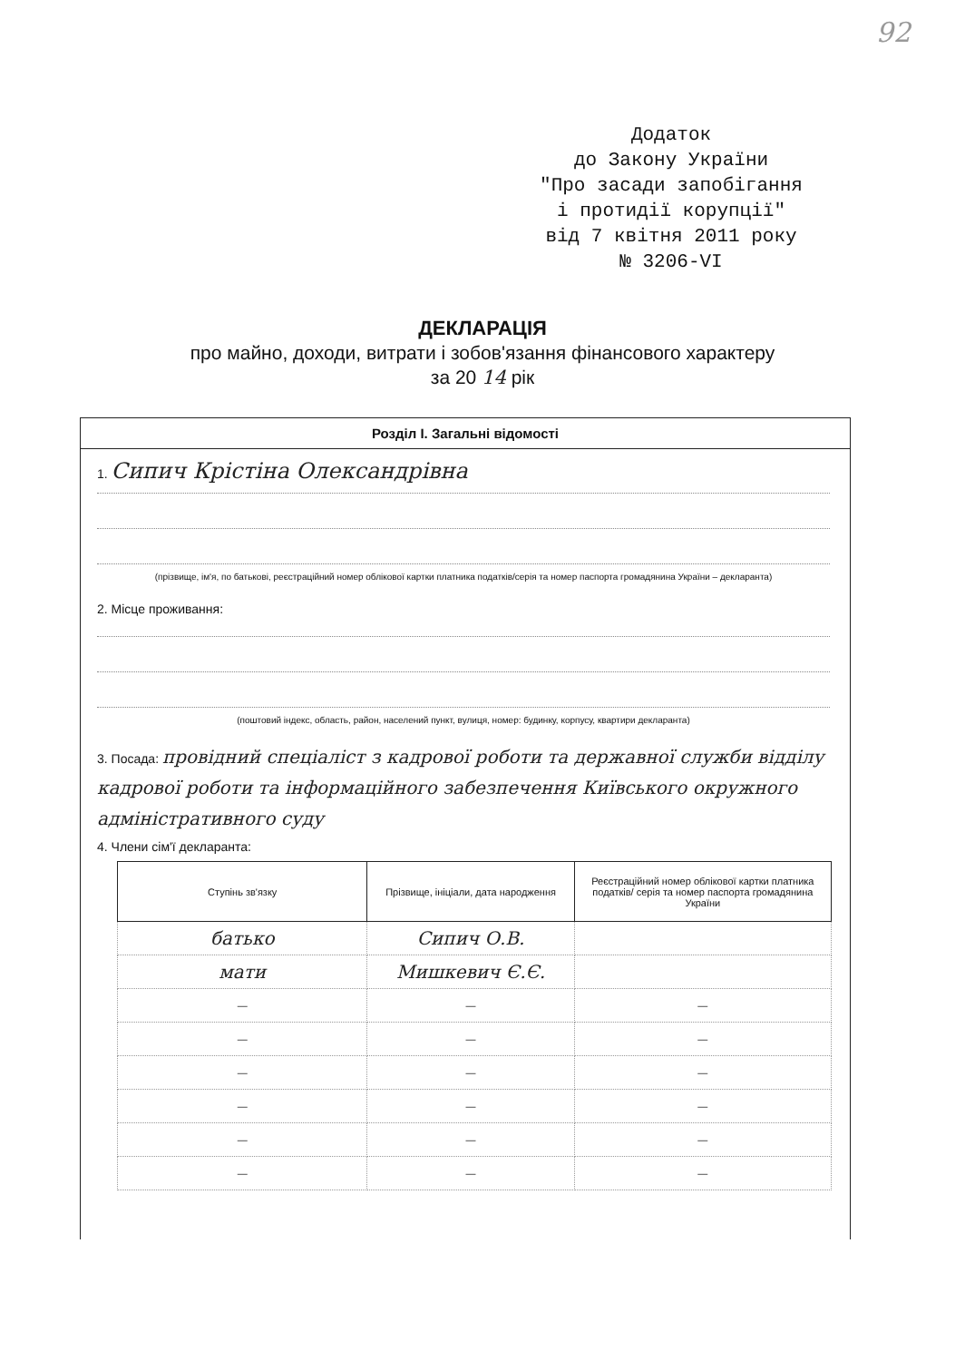92
Додаток
до Закону України
"Про засади запобігання
і протидії корупції"
від 7 квітня 2011 року
№ 3206-VI
ДЕКЛАРАЦІЯ
про майно, доходи, витрати і зобов'язання фінансового характеру
за 20 14 рік
Розділ I. Загальні відомості
1. Сипич Крістіна Олександрівна
(прізвище, ім'я, по батькові, реєстраційний номер облікової картки платника податків/серія та номер паспорта громадянина України – декларанта)
2. Місце проживання:
(поштовий індекс, область, район, населений пункт, вулиця, номер: будинку, корпусу, квартири декларанта)
3. Посада: провідний спеціаліст з кадрової роботи та державної служби відділу кадрової роботи та інформаційного забезпечення Київського окружного адміністративного суду
4. Члени сім'ї декларанта:
| Ступінь зв'язку | Прізвище, ініціали, дата народження | Реєстраційний номер облікової картки платника податків/ серія та номер паспорта громадянина України |
| --- | --- | --- |
| батько | Сипич О.В. | |
| мати | Мишкевич Є.Є. | |
| — | — | — |
| — | — | — |
| — | — | — |
| — | — | — |
| — | — | — |
| — | — | — |